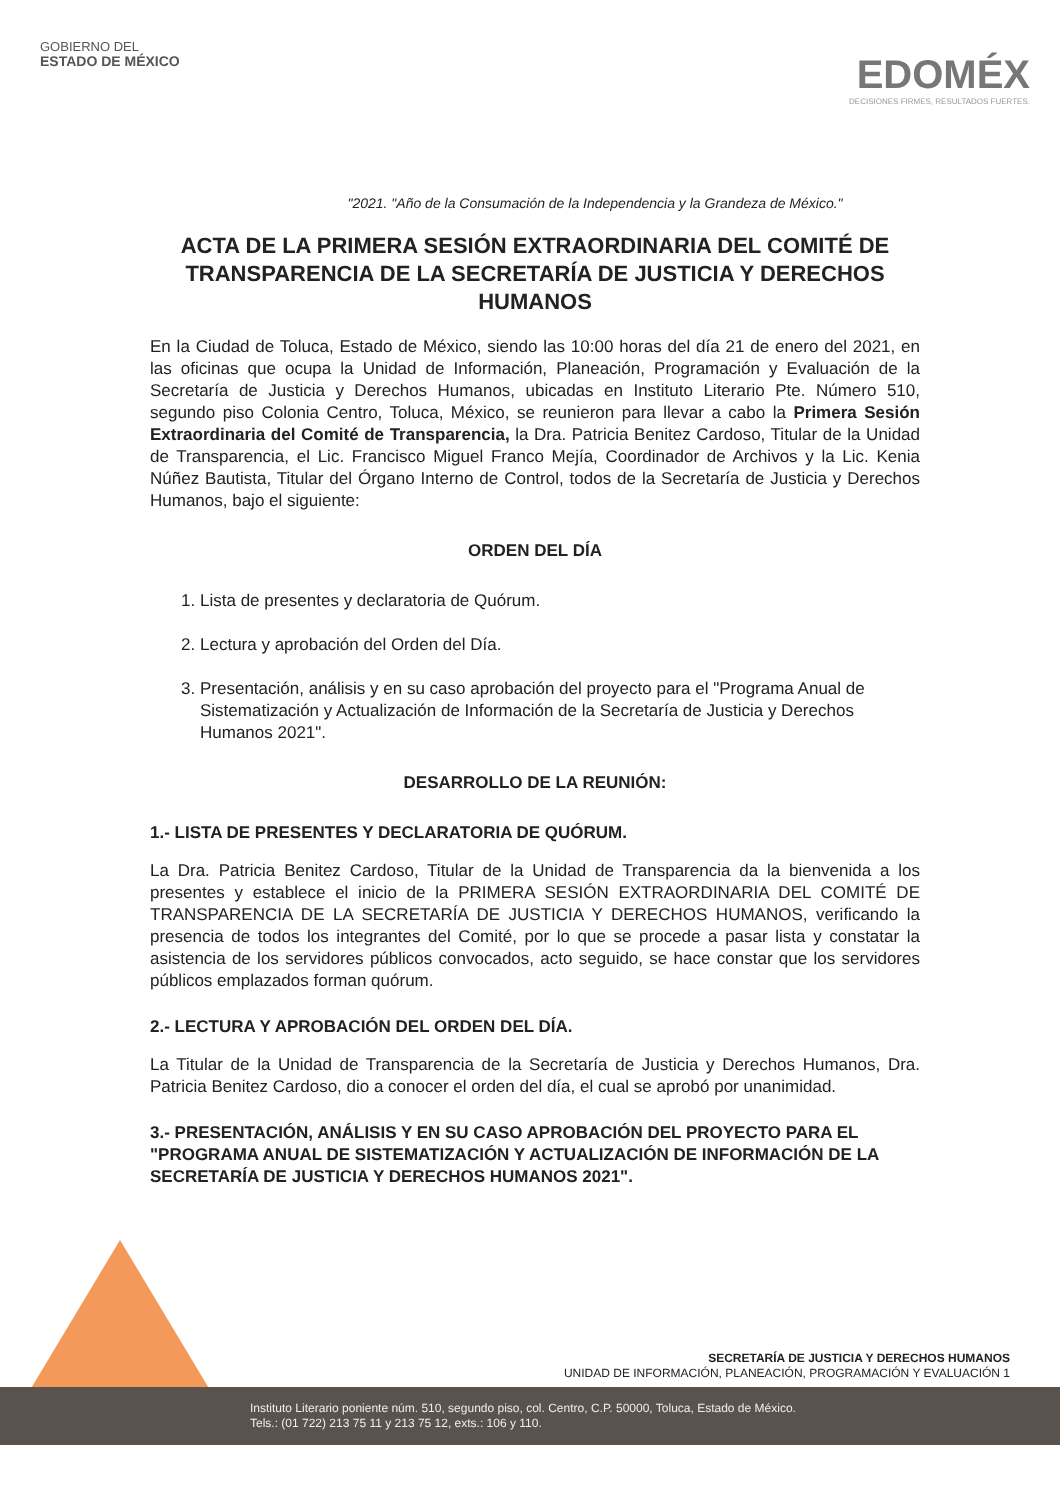GOBIERNO DEL
ESTADO DE MÉXICO
EDOMÉX
DECISIONES FIRMES, RESULTADOS FUERTES.
"2021. "Año de la Consumación de la Independencia y la Grandeza de México."
ACTA DE LA PRIMERA SESIÓN EXTRAORDINARIA DEL COMITÉ DE TRANSPARENCIA DE LA SECRETARÍA DE JUSTICIA Y DERECHOS HUMANOS
En la Ciudad de Toluca, Estado de México, siendo las 10:00 horas del día 21 de enero del 2021, en las oficinas que ocupa la Unidad de Información, Planeación, Programación y Evaluación de la Secretaría de Justicia y Derechos Humanos, ubicadas en Instituto Literario Pte. Número 510, segundo piso Colonia Centro, Toluca, México, se reunieron para llevar a cabo la Primera Sesión Extraordinaria del Comité de Transparencia, la Dra. Patricia Benitez Cardoso, Titular de la Unidad de Transparencia, el Lic. Francisco Miguel Franco Mejía, Coordinador de Archivos y la Lic. Kenia Núñez Bautista, Titular del Órgano Interno de Control, todos de la Secretaría de Justicia y Derechos Humanos, bajo el siguiente:
ORDEN DEL DÍA
1. Lista de presentes y declaratoria de Quórum.
2. Lectura y aprobación del Orden del Día.
3. Presentación, análisis y en su caso aprobación del proyecto para el "Programa Anual de Sistematización y Actualización de Información de la Secretaría de Justicia y Derechos Humanos 2021".
DESARROLLO DE LA REUNIÓN:
1.- LISTA DE PRESENTES Y DECLARATORIA DE QUÓRUM.
La Dra. Patricia Benitez Cardoso, Titular de la Unidad de Transparencia da la bienvenida a los presentes y establece el inicio de la PRIMERA SESIÓN EXTRAORDINARIA DEL COMITÉ DE TRANSPARENCIA DE LA SECRETARÍA DE JUSTICIA Y DERECHOS HUMANOS, verificando la presencia de todos los integrantes del Comité, por lo que se procede a pasar lista y constatar la asistencia de los servidores públicos convocados, acto seguido, se hace constar que los servidores públicos emplazados forman quórum.
2.- LECTURA Y APROBACIÓN DEL ORDEN DEL DÍA.
La Titular de la Unidad de Transparencia de la Secretaría de Justicia y Derechos Humanos, Dra. Patricia Benitez Cardoso, dio a conocer el orden del día, el cual se aprobó por unanimidad.
3.- PRESENTACIÓN, ANÁLISIS Y EN SU CASO APROBACIÓN DEL PROYECTO PARA EL "PROGRAMA ANUAL DE SISTEMATIZACIÓN Y ACTUALIZACIÓN DE INFORMACIÓN DE LA SECRETARÍA DE JUSTICIA Y DERECHOS HUMANOS 2021".
SECRETARÍA DE JUSTICIA Y DERECHOS HUMANOS
UNIDAD DE INFORMACIÓN, PLANEACIÓN, PROGRAMACIÓN Y EVALUACIÓN 1
Instituto Literario poniente núm. 510, segundo piso, col. Centro, C.P. 50000, Toluca, Estado de México.
Tels.: (01 722) 213 75 11 y 213 75 12, exts.: 106 y 110.